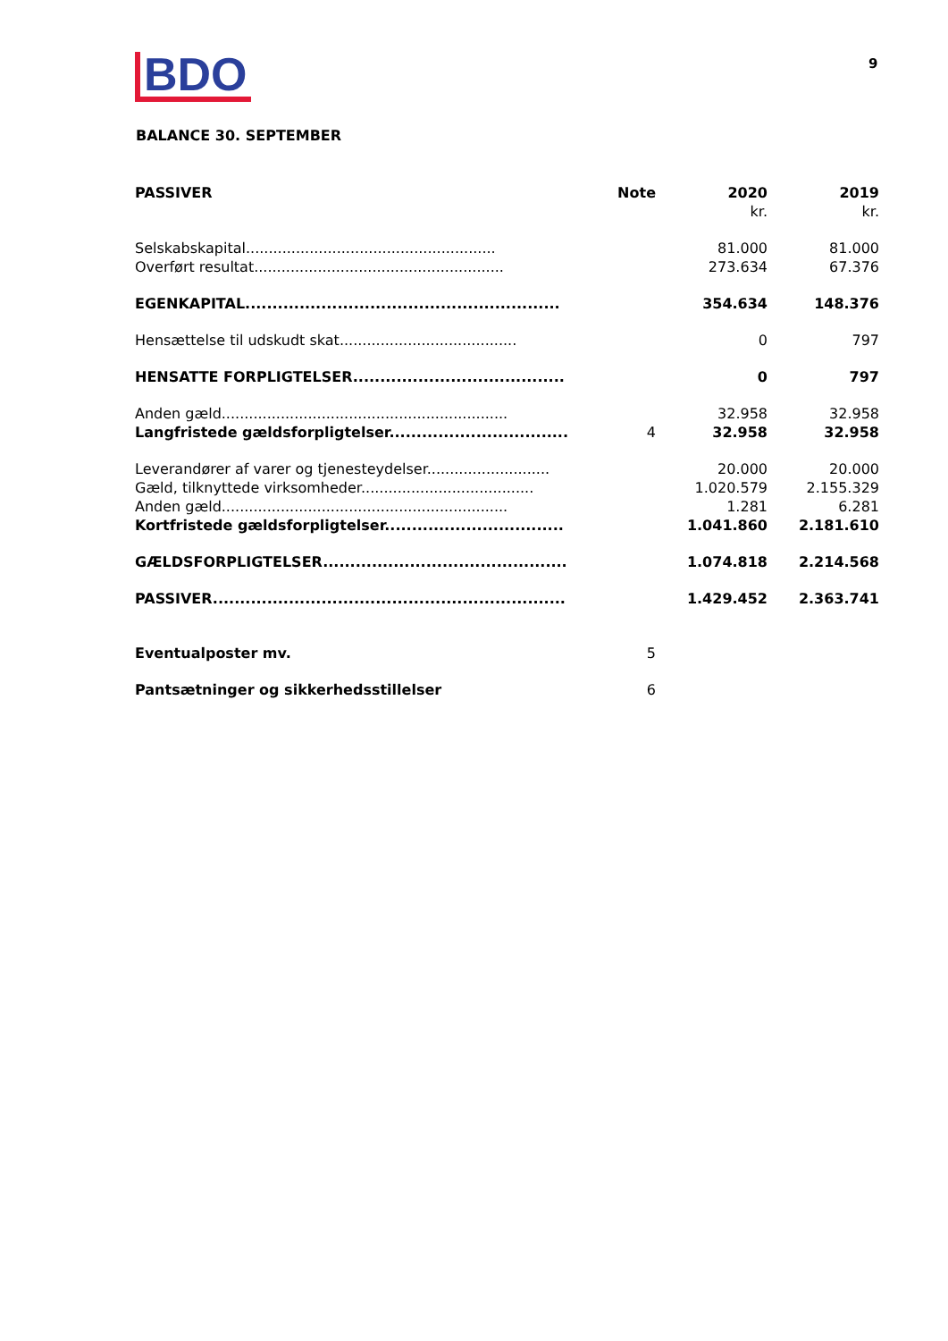BDO 9
BALANCE 30. SEPTEMBER
| PASSIVER | Note | 2020 | 2019 |
| --- | --- | --- | --- |
| | | kr. | kr. |
| Selskabskapital....................................................... | | 81.000 | 81.000 |
| Overført resultat....................................................... | | 273.634 | 67.376 |
| EGENKAPITAL.......................................................... | | 354.634 | 148.376 |
| Hensættelse til udskudt skat....................................... | | 0 | 797 |
| HENSATTE FORPLIGTELSER....................................... | | 0 | 797 |
| Anden gæld............................................................... | | 32.958 | 32.958 |
| Langfristede gældsforpligtelser................................. | 4 | 32.958 | 32.958 |
| Leverandører af varer og tjenesteydelser........................... | | 20.000 | 20.000 |
| Gæld, tilknyttede virksomheder...................................... | | 1.020.579 | 2.155.329 |
| Anden gæld............................................................... | | 1.281 | 6.281 |
| Kortfristede gældsforpligtelser................................. | | 1.041.860 | 2.181.610 |
| GÆLDSFORPLIGTELSER............................................. | | 1.074.818 | 2.214.568 |
| PASSIVER................................................................. | | 1.429.452 | 2.363.741 |
| Eventualposter mv. | 5 | | |
| Pantsætninger og sikkerhedsstillelser | 6 | | |